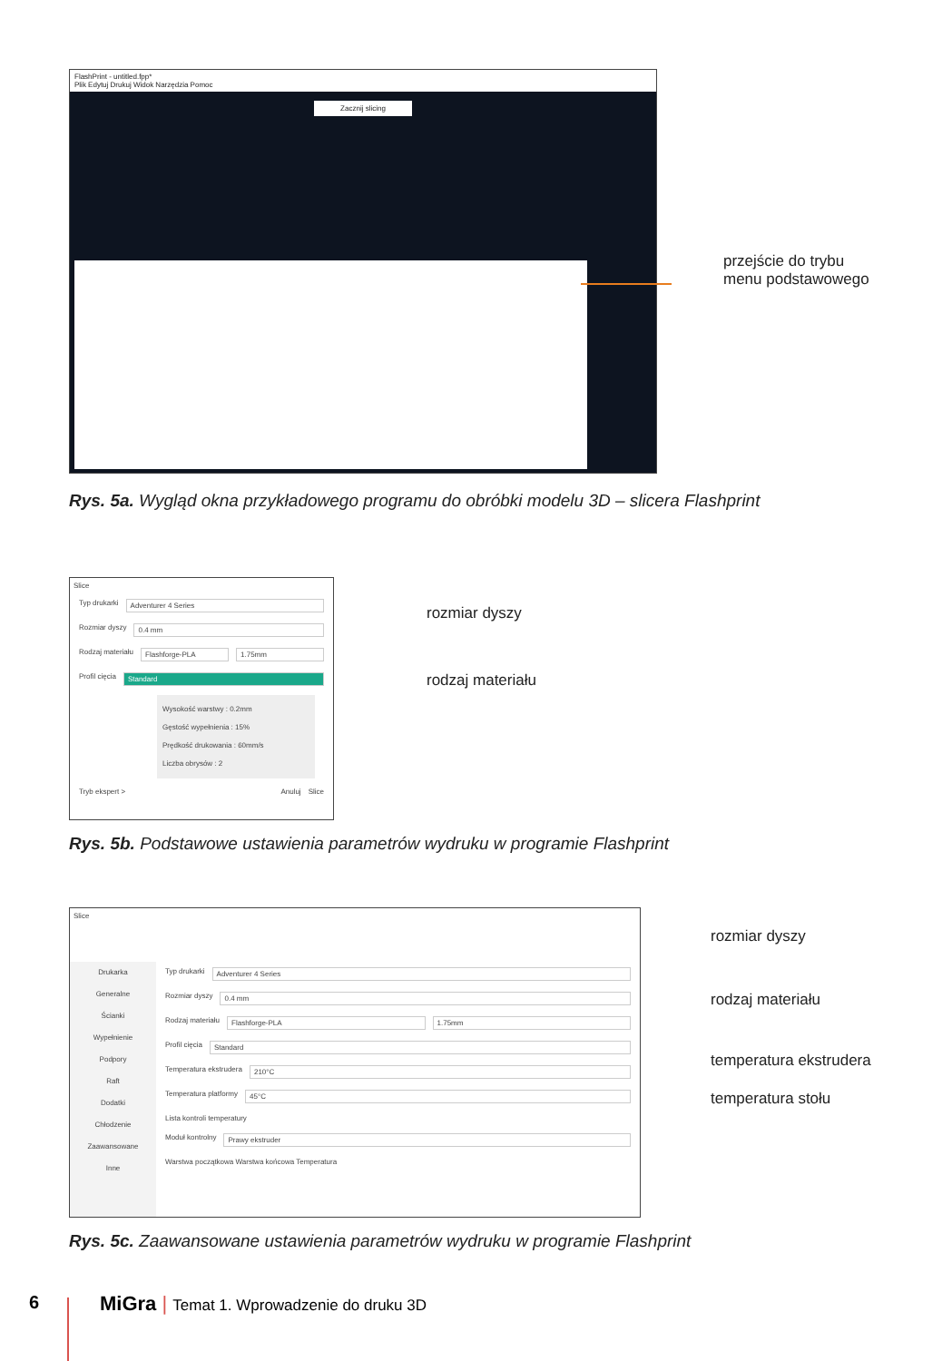FlashPrint - untitled.fpp*
Plik Edytuj Drukuj Widok Narzędzia Pomoc
Zacznij slicing
przejście do trybu
menu podstawowego
Rys. 5a. Wygląd okna przykładowego programu do obróbki modelu 3D – slicera Flashprint
Slice
Typ drukarki Adventurer 4 Series
Rozmiar dyszy 0.4 mm
Rodzaj materiału Flashforge-PLA 1.75mm
Profil cięcia Standard
Wysokość warstwy : 0.2mm
Gęstość wypełnienia : 15%
Prędkość drukowania : 60mm/s
Liczba obrysów : 2
Tryb ekspert > Anuluj Slice
rozmiar dyszy
rodzaj materiału
Rys. 5b. Podstawowe ustawienia parametrów wydruku w programie Flashprint
Slice
Drukarka
Generalne
Ścianki
Wypełnienie
Podpory
Raft
Dodatki
Chłodzenie
Zaawansowane
Inne
Typ drukarki Adventurer 4 Series
Rozmiar dyszy 0.4 mm
Rodzaj materiału Flashforge-PLA 1.75mm
Profil cięcia Standard
Temperatura ekstrudera 210°C
Temperatura platformy 45°C
Lista kontroli temperatury
Moduł kontrolny Prawy ekstruder
Warstwa początkowa Warstwa końcowa Temperatura
rozmiar dyszy
rodzaj materiału
temperatura ekstrudera
temperatura stołu
Rys. 5c. Zaawansowane ustawienia parametrów wydruku w programie Flashprint
6
MiGra | Temat 1. Wprowadzenie do druku 3D